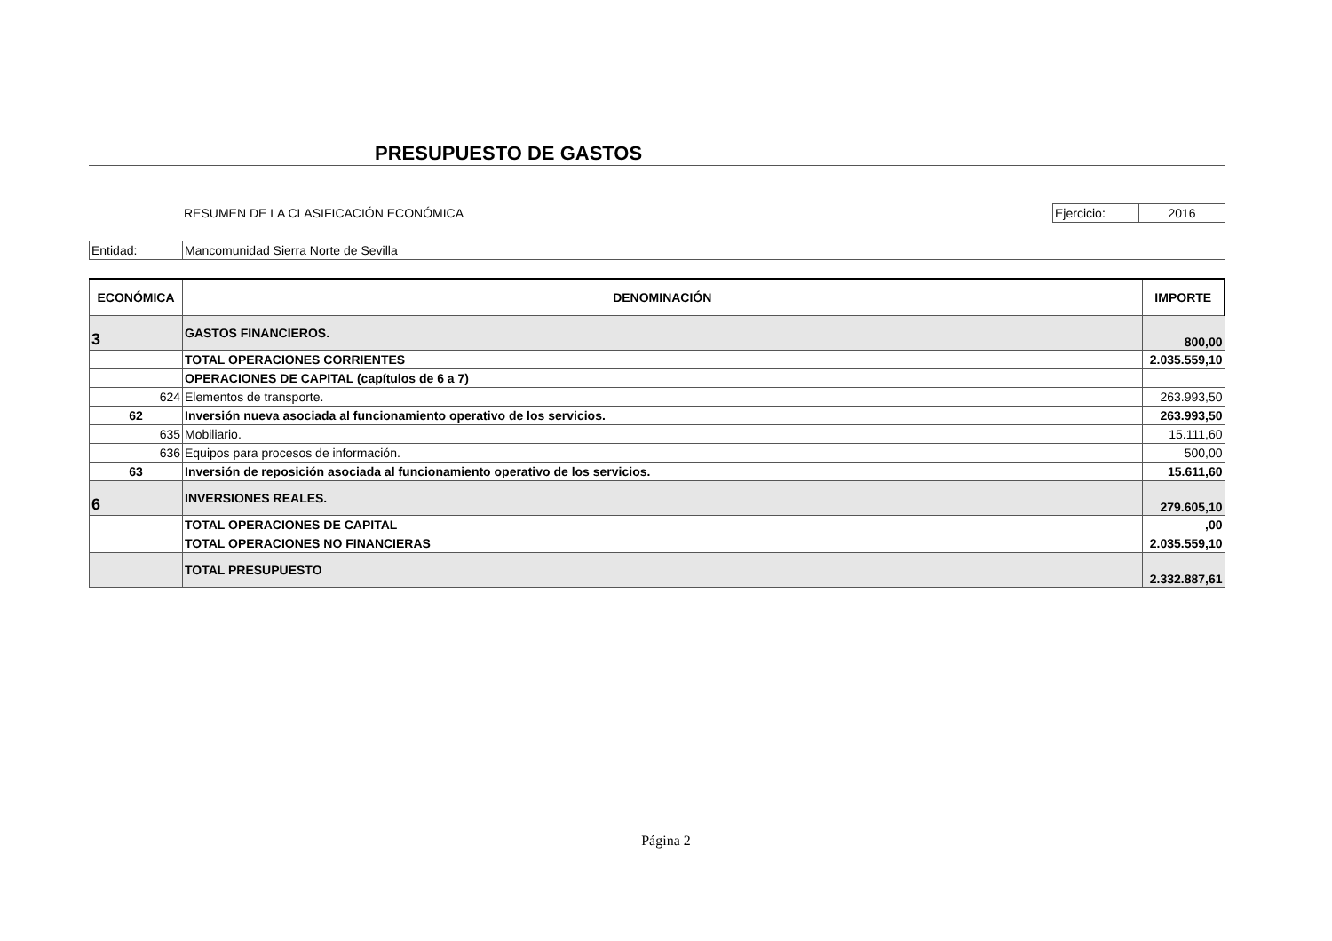PRESUPUESTO DE GASTOS
RESUMEN DE LA CLASIFICACIÓN ECONÓMICA
Ejercicio: 2016
Entidad: Mancomunidad Sierra Norte de Sevilla
| ECONÓMICA | DENOMINACIÓN | IMPORTE |
| --- | --- | --- |
| 3 | GASTOS FINANCIEROS. | 800,00 |
| | TOTAL OPERACIONES CORRIENTES | 2.035.559,10 |
| | OPERACIONES DE CAPITAL (capítulos de 6 a 7) | |
| 624 | Elementos de transporte. | 263.993,50 |
| 62 | Inversión nueva asociada al funcionamiento operativo de los servicios. | 263.993,50 |
| 635 | Mobiliario. | 15.111,60 |
| 636 | Equipos para procesos de información. | 500,00 |
| 63 | Inversión de reposición asociada al funcionamiento operativo de los servicios. | 15.611,60 |
| 6 | INVERSIONES REALES. | 279.605,10 |
| | TOTAL OPERACIONES DE CAPITAL | ,00 |
| | TOTAL OPERACIONES NO FINANCIERAS | 2.035.559,10 |
| | TOTAL PRESUPUESTO | 2.332.887,61 |
Página 2